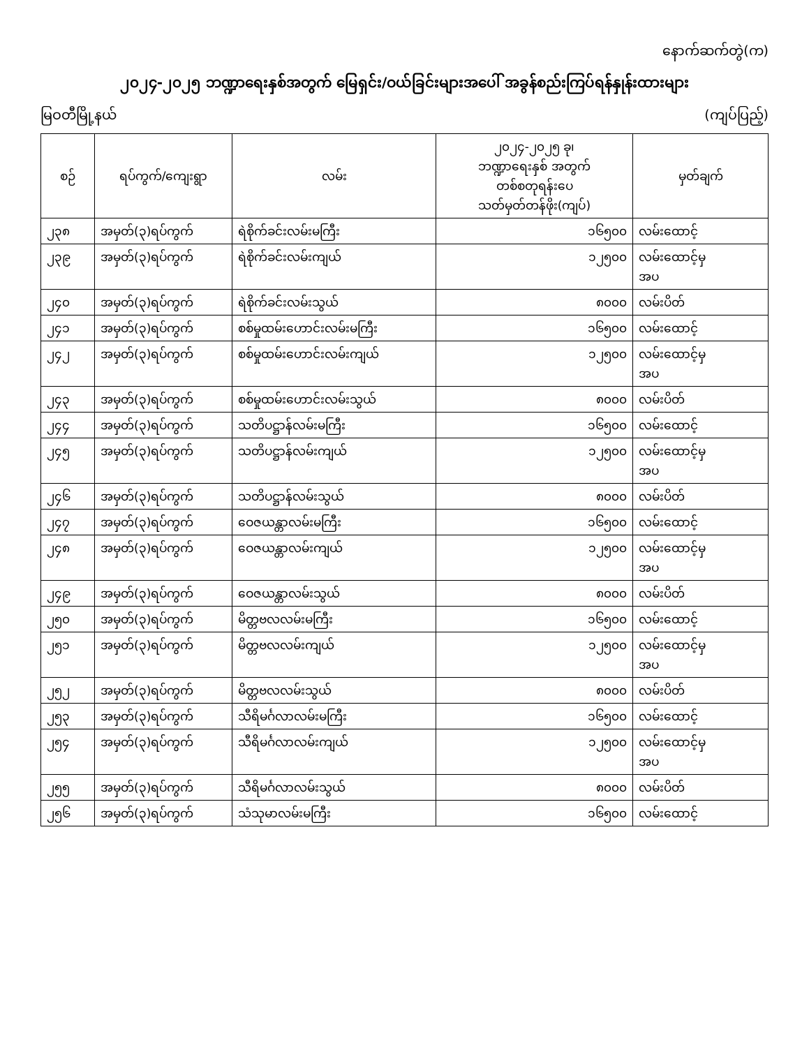နောက်ဆက်တွဲ(က)
၂၀၂၄-၂၀၂၅ ဘဏ္ဍာရေးနှစ်အတွက် မြေရှင်း/ဝယ်ခြင်းများအပေါ် အခွန်စည်းကြပ်ရန်နှုန်းထားများ
မြဝတီမြို့နယ် (ကျပ်ပြည့်)
| စဉ် | ရပ်ကွက်/ကျေးရွာ | လမ်း | ၂၀၂၄-၂၀၂၅ ခု၊ ဘဏ္ဍာရေးနှစ် အတွက် တစ်စတုရန်းပေ သတ်မှတ်တန်ဖိုး(ကျပ်) | မှတ်ချက် |
| --- | --- | --- | --- | --- |
| ၂၃၈ | အမှတ်(၃)ရပ်ကွက် | ရဲစိုက်ခင်းလမ်းမကြီး | ၁၆၅၀၀ | လမ်းထောင့် |
| ၂၃၉ | အမှတ်(၃)ရပ်ကွက် | ရဲစိုက်ခင်းလမ်းကျယ် | ၁၂၅၀၀ | လမ်းထောင့်မှ အပ |
| ၂၄၀ | အမှတ်(၃)ရပ်ကွက် | ရဲစိုက်ခင်းလမ်းသွယ် | ၈၀၀၀ | လမ်းပိတ် |
| ၂၄၁ | အမှတ်(၃)ရပ်ကွက် | စစ်မှုထမ်းဟောင်းလမ်းမကြီး | ၁၆၅၀၀ | လမ်းထောင့် |
| ၂၄၂ | အမှတ်(၃)ရပ်ကွက် | စစ်မှုထမ်းဟောင်းလမ်းကျယ် | ၁၂၅၀၀ | လမ်းထောင့်မှ အပ |
| ၂၄၃ | အမှတ်(၃)ရပ်ကွက် | စစ်မှုထမ်းဟောင်းလမ်းသွယ် | ၈၀၀၀ | လမ်းပိတ် |
| ၂၄၄ | အမှတ်(၃)ရပ်ကွက် | သတိပဋ္ဌာန်လမ်းမကြီး | ၁၆၅၀၀ | လမ်းထောင့် |
| ၂၄၅ | အမှတ်(၃)ရပ်ကွက် | သတိပဋ္ဌာန်လမ်းကျယ် | ၁၂၅၀၀ | လမ်းထောင့်မှ အပ |
| ၂၄၆ | အမှတ်(၃)ရပ်ကွက် | သတိပဋ္ဌာန်လမ်းသွယ် | ၈၀၀၀ | လမ်းပိတ် |
| ၂၄၇ | အမှတ်(၃)ရပ်ကွက် | ဝေဇယန္တာလမ်းမကြီး | ၁၆၅၀၀ | လမ်းထောင့် |
| ၂၄၈ | အမှတ်(၃)ရပ်ကွက် | ဝေဇယန္တာလမ်းကျယ် | ၁၂၅၀၀ | လမ်းထောင့်မှ အပ |
| ၂၄၉ | အမှတ်(၃)ရပ်ကွက် | ဝေဇယန္တာလမ်းသွယ် | ၈၀၀၀ | လမ်းပိတ် |
| ၂၅၀ | အမှတ်(၃)ရပ်ကွက် | မိတ္တဗလလမ်းမကြီး | ၁၆၅၀၀ | လမ်းထောင့် |
| ၂၅၁ | အမှတ်(၃)ရပ်ကွက် | မိတ္တဗလလမ်းကျယ် | ၁၂၅၀၀ | လမ်းထောင့်မှ အပ |
| ၂၅၂ | အမှတ်(၃)ရပ်ကွက် | မိတ္တဗလလမ်းသွယ် | ၈၀၀၀ | လမ်းပိတ် |
| ၂၅၃ | အမှတ်(၃)ရပ်ကွက် | သီရိမင်္ဂလာလမ်းမကြီး | ၁၆၅၀၀ | လမ်းထောင့် |
| ၂၅၄ | အမှတ်(၃)ရပ်ကွက် | သီရိမင်္ဂလာလမ်းကျယ် | ၁၂၅၀၀ | လမ်းထောင့်မှ အပ |
| ၂၅၅ | အမှတ်(၃)ရပ်ကွက် | သီရိမင်္ဂလာလမ်းသွယ် | ၈၀၀၀ | လမ်းပိတ် |
| ၂၅၆ | အမှတ်(၃)ရပ်ကွက် | သံသုမာလမ်းမကြီး | ၁၆၅၀၀ | လမ်းထောင့် |